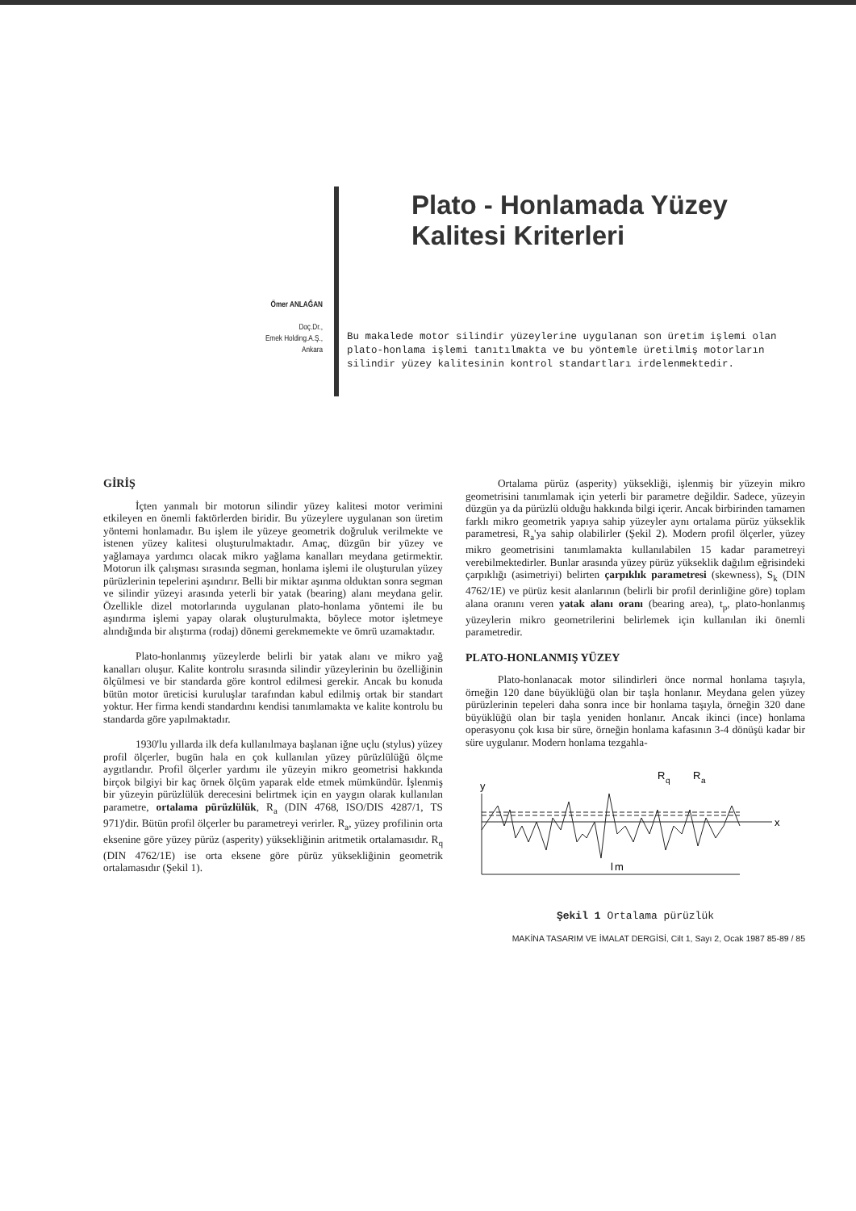Ömer ANLAĞAN
Doç.Dr.,
Emek Holding.A.Ş.,
Ankara
Plato - Honlamada Yüzey
Kalitesi Kriterleri
Bu makalede motor silindir yüzeylerine uygulanan son üretim işlemi olan plato-honlama işlemi tanıtılmakta ve bu yöntemle üretilmiş motorların silindir yüzey kalitesinin kontrol standartları irdelenmektedir.
GİRİŞ
İçten yanmalı bir motorun silindir yüzey kalitesi motor verimini etkileyen en önemli faktörlerden biridir. Bu yüzeylere uygulanan son üretim yöntemi honlamadır. Bu işlem ile yüzeye geometrik doğruluk verilmekte ve istenen yüzey kalitesi oluşturulmaktadır. Amaç, düzgün bir yüzey ve yağlamaya yardımcı olacak mikro yağlama kanalları meydana getirmektir. Motorun ilk çalışması sırasında segman, honlama işlemi ile oluşturulan yüzey pürüzlerinin tepelerini aşındırır. Belli bir miktar aşınma olduktan sonra segman ve silindir yüzeyi arasında yeterli bir yatak (bearing) alanı meydana gelir. Özellikle dizel motorlarında uygulanan plato-honlama yöntemi ile bu aşındırma işlemi yapay olarak oluşturulmakta, böylece motor işletmeye alındığında bir alıştırma (rodaj) dönemi gerekmemekte ve ömrü uzamaktadır.
Plato-honlanmış yüzeylerde belirli bir yatak alanı ve mikro yağ kanalları oluşur. Kalite kontrolu sırasında silindir yüzeylerinin bu özelliğinin ölçülmesi ve bir standarda göre kontrol edilmesi gerekir. Ancak bu konuda bütün motor üreticisi kuruluşlar tarafından kabul edilmiş ortak bir standart yoktur. Her firma kendi standardını kendisi tanımlamakta ve kalite kontrolu bu standarda göre yapılmaktadır.
1930'lu yıllarda ilk defa kullanılmaya başlanan iğne uçlu (stylus) yüzey profil ölçerler, bugün hala en çok kullanılan yüzey pürüzlülüğü ölçme aygıtlarıdır. Profil ölçerler yardımı ile yüzeyin mikro geometrisi hakkında birçok bilgiyi bir kaç örnek ölçüm yaparak elde etmek mümkündür. İşlenmiş bir yüzeyin pürüzlülük derecesini belirtmek için en yaygın olarak kullanılan parametre, ortalama pürüzlülük, R<sub>a</sub> (DIN 4768, ISO/DIS 4287/1, TS 971)'dir. Bütün profil ölçerler bu parametreyi verirler. R<sub>a</sub>, yüzey profilinin orta eksenine göre yüzey pürüz (asperity) yüksekliğinin aritmetik ortalamasıdır. R<sub>q</sub> (DIN 4762/1E) ise orta eksene göre pürüz yüksekliğinin geometrik ortalamasıdır (Şekil 1).
Ortalama pürüz (asperity) yüksekliği, işlenmiş bir yüzeyin mikro geometrisini tanımlamak için yeterli bir parametre değildir. Sadece, yüzeyin düzgün ya da pürüzlü olduğu hakkında bilgi içerir. Ancak birbirinden tamamen farklı mikro geometrik yapıya sahip yüzeyler aynı ortalama pürüz yükseklik parametresi, R<sub>a</sub>'ya sahip olabilirler (Şekil 2). Modern profil ölçerler, yüzey mikro geometrisini tanımlamakta kullanılabilen 15 kadar parametreyi verebilmektedirler. Bunlar arasında yüzey pürüz yükseklik dağılım eğrisindeki çarpıklığı (asimetriyi) belirten çarpıklık parametresi (skewness), S<sub>k</sub> (DIN 4762/1E) ve pürüz kesit alanlarının (belirli bir profil derinliğine göre) toplam alana oranını veren yatak alanı oranı (bearing area), t<sub>p</sub>, plato-honlanmış yüzeylerin mikro geometrilerini belirlemek için kullanılan iki önemli parametredir.
PLATO-HONLANMIŞ YÜZEY
Plato-honlanacak motor silindirleri önce normal honlama taşıyla, örneğin 120 dane büyüklüğü olan bir taşla honlanır. Meydana gelen yüzey pürüzlerinin tepeleri daha sonra ince bir honlama taşıyla, örneğin 320 dane büyüklüğü olan bir taşla yeniden honlanır. Ancak ikinci (ince) honlama operasyonu çok kısa bir süre, örneğin honlama kafasının 3-4 dönüşü kadar bir süre uygulanır. Modern honlama tezgahla-
y
R
q
R
a
x
l
m
Şekil 1 Ortalama pürüzlük
MAKİNA TASARIM VE İMALAT DERGİSİ, Cilt 1, Sayı 2, Ocak 1987 85-89 / 85